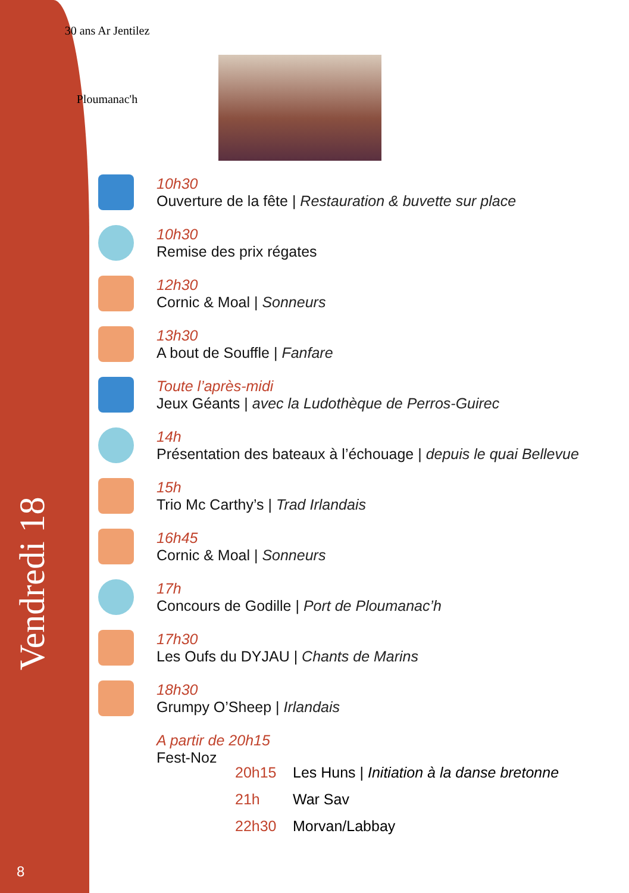30 ans Ar Jentilez
Ploumanac'h
Vendredi 18
10h30
Ouverture de la fête | Restauration & buvette sur place
10h30
Remise des prix régates
12h30
Cornic & Moal | Sonneurs
13h30
A bout de Souffle | Fanfare
Toute l’après-midi
Jeux Géants | avec la Ludothèque de Perros-Guirec
14h
Présentation des bateaux à l’échouage | depuis le quai Bellevue
15h
Trio Mc Carthy’s | Trad Irlandais
16h45
Cornic & Moal | Sonneurs
17h
Concours de Godille | Port de Ploumanac’h
17h30
Les Oufs du DYJAU | Chants de Marins
18h30
Grumpy O’Sheep | Irlandais
A partir de 20h15
Fest-Noz
| 20h15 | Les Huns / Initiation à la danse bretonne |
| 21h | War Sav |
| 22h30 | Morvan/Labbay |
8